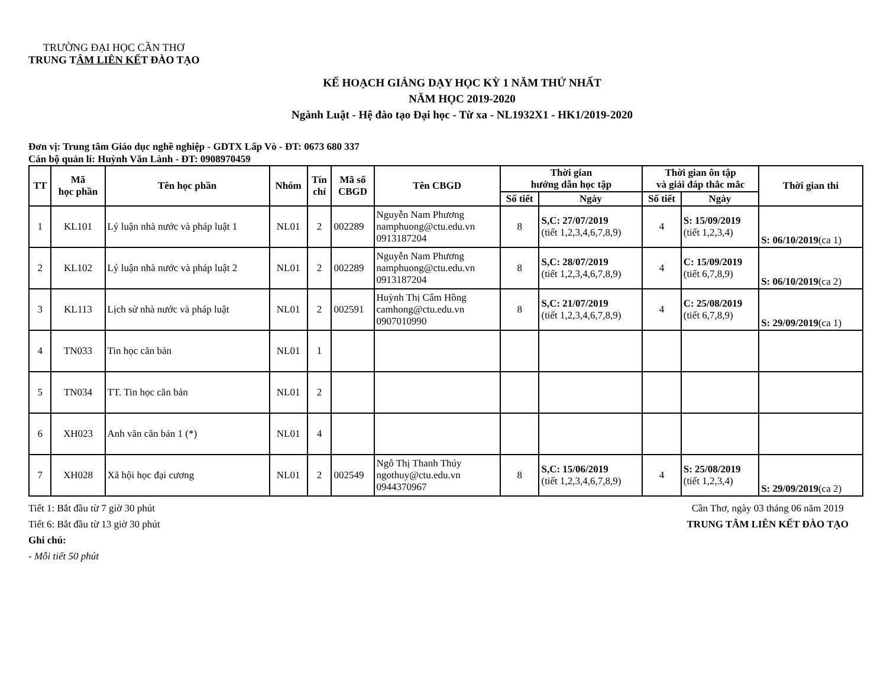TRƯỜNG ĐẠI HỌC CẦN THƠ
TRUNG TÂM LIÊN KẾT ĐÀO TẠO
KẾ HOẠCH GIẢNG DẠY HỌC KỲ 1 NĂM THỨ NHẤT
NĂM HỌC 2019-2020
Ngành Luật - Hệ đào tạo Đại học - Từ xa - NL1932X1 - HK1/2019-2020
Đơn vị: Trung tâm Giáo dục nghề nghiệp - GDTX Lấp Vò - ĐT: 0673 680 337
Cán bộ quản lí: Huỳnh Văn Lành - ĐT: 0908970459
| TT | Mã học phần | Tên học phần | Nhóm | Tín chỉ | Mã số CBGD | Tên CBGD | Thời gian hướng dẫn học tập | | Thời gian ôn tập và giải đáp thắc mắc | | Thời gian thi |
| --- | --- | --- | --- | --- | --- | --- | --- | --- | --- | --- | --- |
| | | | | | | | Số tiết | Ngày | Số tiết | Ngày | |
| 1 | KL101 | Lý luận nhà nước và pháp luật 1 | NL01 | 2 | 002289 | Nguyễn Nam Phương namphuong@ctu.edu.vn 0913187204 | 8 | S,C: 27/07/2019 (tiết 1,2,3,4,6,7,8,9) | 4 | S: 15/09/2019 (tiết 1,2,3,4) | S: 06/10/2019 (ca 1) |
| 2 | KL102 | Lý luận nhà nước và pháp luật 2 | NL01 | 2 | 002289 | Nguyễn Nam Phương namphuong@ctu.edu.vn 0913187204 | 8 | S,C: 28/07/2019 (tiết 1,2,3,4,6,7,8,9) | 4 | C: 15/09/2019 (tiết 6,7,8,9) | S: 06/10/2019 (ca 2) |
| 3 | KL113 | Lịch sử nhà nước và pháp luật | NL01 | 2 | 002591 | Huỳnh Thị Cẩm Hồng camhong@ctu.edu.vn 0907010990 | 8 | S,C: 21/07/2019 (tiết 1,2,3,4,6,7,8,9) | 4 | C: 25/08/2019 (tiết 6,7,8,9) | S: 29/09/2019 (ca 1) |
| 4 | TN033 | Tin học căn bản | NL01 | 1 | | | | | | | |
| 5 | TN034 | TT. Tin học căn bản | NL01 | 2 | | | | | | | |
| 6 | XH023 | Anh văn căn bản 1 (*) | NL01 | 4 | | | | | | | |
| 7 | XH028 | Xã hội học đại cương | NL01 | 2 | 002549 | Ngô Thị Thanh Thúy ngothuy@ctu.edu.vn 0944370967 | 8 | S,C: 15/06/2019 (tiết 1,2,3,4,6,7,8,9) | 4 | S: 25/08/2019 (tiết 1,2,3,4) | S: 29/09/2019 (ca 2) |
Tiết 1: Bắt đầu từ 7 giờ 30 phút
Tiết 6: Bắt đầu từ 13 giờ 30 phút
Ghi chú:
- Mỗi tiết 50 phút
Cần Thơ, ngày 03 tháng 06 năm 2019
TRUNG TÂM LIÊN KẾT ĐÀO TẠO